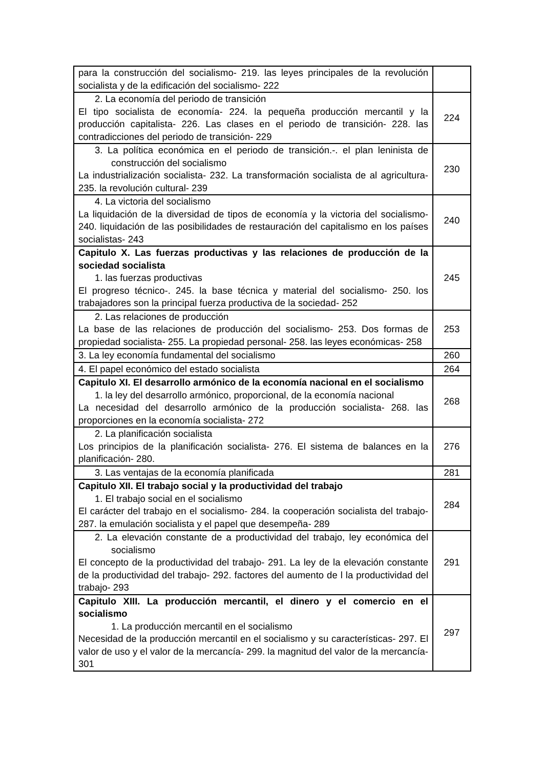| para la construcción del socialismo- 219. las leyes principales de la revolución socialista y de la edificación del socialismo- 222 | |
| 2. La economía del periodo de transición El tipo socialista de economía- 224. la pequeña producción mercantil y la producción capitalista- 226. Las clases en el periodo de transición- 228. las contradicciones del periodo de transición- 229 | 224 |
| 3. La política económica en el periodo de transición.-. el plan leninista de construcción del socialismo La industrialización socialista- 232. La transformación socialista de al agricultura- 235. la revolución cultural- 239 | 230 |
| 4. La victoria del socialismo La liquidación de la diversidad de tipos de economía y la victoria del socialismo- 240. liquidación de las posibilidades de restauración del capitalismo en los países socialistas- 243 | 240 |
| Capitulo X. Las fuerzas productivas y las relaciones de producción de la sociedad socialista 1. las fuerzas productivas El progreso técnico-. 245. la base técnica y material del socialismo- 250. los trabajadores son la principal fuerza productiva de la sociedad- 252 | 245 |
| 2. Las relaciones de producción La base de las relaciones de producción del socialismo- 253. Dos formas de propiedad socialista- 255. La propiedad personal- 258. las leyes económicas- 258 | 253 |
| 3. La ley economía fundamental del socialismo | 260 |
| 4. El papel económico del estado socialista | 264 |
| Capitulo XI. El desarrollo armónico de la economía nacional en el socialismo 1. la ley del desarrollo armónico, proporcional, de la economía nacional La necesidad del desarrollo armónico de la producción socialista- 268. las proporciones en la economía socialista- 272 | 268 |
| 2. La planificación socialista Los principios de la planificación socialista- 276. El sistema de balances en la planificación- 280. | 276 |
| 3. Las ventajas de la economía planificada | 281 |
| Capitulo XII. El trabajo social y la productividad del trabajo 1. El trabajo social en el socialismo El carácter del trabajo en el socialismo- 284. la cooperación socialista del trabajo- 287. la emulación socialista y el papel que desempeña- 289 | 284 |
| 2. La elevación constante de a productividad del trabajo, ley económica del socialismo El concepto de la productividad del trabajo- 291. La ley de la elevación constante de la productividad del trabajo- 292. factores del aumento de l la productividad del trabajo- 293 | 291 |
| Capitulo XIII. La producción mercantil, el dinero y el comercio en el socialismo 1. La producción mercantil en el socialismo Necesidad de la producción mercantil en el socialismo y su características- 297. El valor de uso y el valor de la mercancía- 299. la magnitud del valor de la mercancía- 301 | 297 |